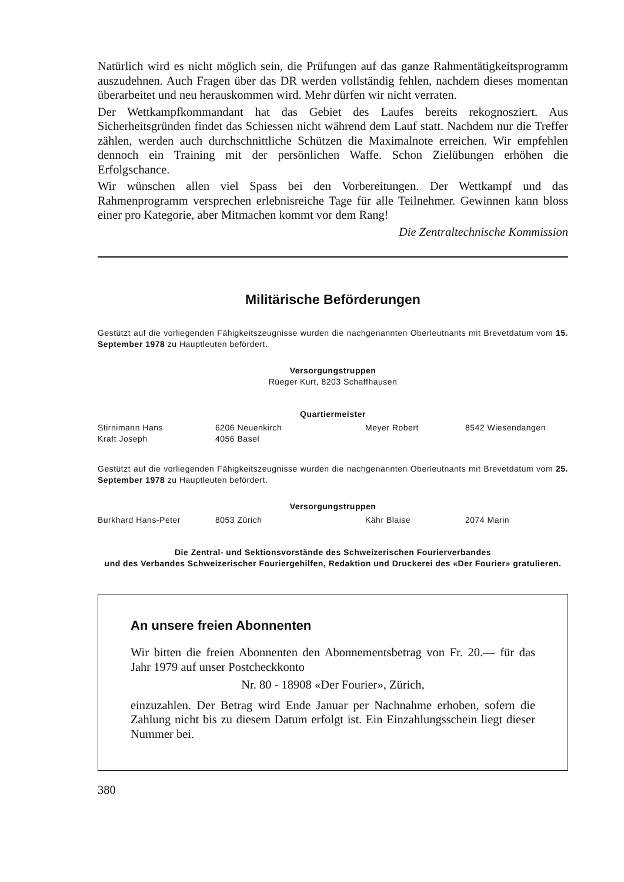Natürlich wird es nicht möglich sein, die Prüfungen auf das ganze Rahmentätigkeitsprogramm auszudehnen. Auch Fragen über das DR werden vollständig fehlen, nachdem dieses momentan überarbeitet und neu herauskommen wird. Mehr dürfen wir nicht verraten.
Der Wettkampfkommandant hat das Gebiet des Laufes bereits rekognosziert. Aus Sicherheitsgründen findet das Schiessen nicht während dem Lauf statt. Nachdem nur die Treffer zählen, werden auch durchschnittliche Schützen die Maximalnote erreichen. Wir empfehlen dennoch ein Training mit der persönlichen Waffe. Schon Zielübungen erhöhen die Erfolgschance.
Wir wünschen allen viel Spass bei den Vorbereitungen. Der Wettkampf und das Rahmenprogramm versprechen erlebnisreiche Tage für alle Teilnehmer. Gewinnen kann bloss einer pro Kategorie, aber Mitmachen kommt vor dem Rang!
Die Zentraltechnische Kommission
Militärische Beförderungen
Gestützt auf die vorliegenden Fähigkeitszeugnisse wurden die nachgenannten Oberleutnants mit Brevetdatum vom 15. September 1978 zu Hauptleuten befördert.
Versorgungstruppen
Rüeger Kurt, 8203 Schaffhausen
Quartiermeister
| Stirnimann Hans | 6206 Neuenkirch | Meyer Robert | 8542 Wiesendangen |
| Kraft Joseph | 4056 Basel | | |
Gestützt auf die vorliegenden Fähigkeitszeugnisse wurden die nachgenannten Oberleutnants mit Brevetdatum vom 25. September 1978 zu Hauptleuten befördert.
Versorgungstruppen
| Burkhard Hans-Peter | 8053 Zürich | Kähr Blaise | 2074 Marin |
Die Zentral- und Sektionsvorstände des Schweizerischen Fourierverbandes
und des Verbandes Schweizerischer Fouriergehilfen, Redaktion und Druckerei des «Der Fourier» gratulieren.
An unsere freien Abonnenten
Wir bitten die freien Abonnenten den Abonnementsbetrag von Fr. 20.— für das Jahr 1979 auf unser Postcheckkonto
Nr. 80 - 18908 «Der Fourier», Zürich,
einzuzahlen. Der Betrag wird Ende Januar per Nachnahme erhoben, sofern die Zahlung nicht bis zu diesem Datum erfolgt ist. Ein Einzahlungsschein liegt dieser Nummer bei.
380